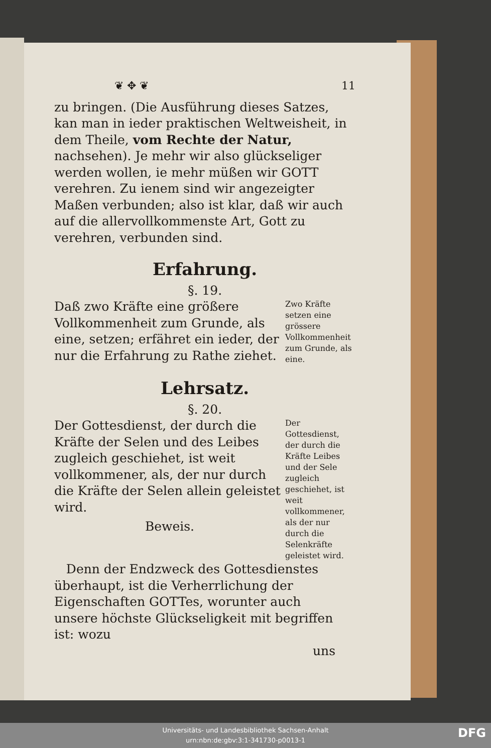❦ ✥ ❦ 11
zu bringen. (Die Ausführung dieses Satzes, kan man in ieder praktischen Weltweisheit, in dem Theile, vom Rechte der Natur, nachsehen). Je mehr wir also glückseliger werden wollen, ie mehr müßen wir GOTT verehren. Zu ienem sind wir angezeigter Maßen verbunden; also ist klar, daß wir auch auf die allervollkommenste Art, Gott zu verehren, verbunden sind.
Erfahrung.
§. 19.
Daß zwo Kräfte eine größere Vollkommenheit zum Grunde, als eine, setzen; erfähret ein ieder, der nur die Erfahrung zu Rathe ziehet.
Zwo Kräfte setzen eine grössere Vollkommenheit zum Grunde, als eine.
Lehrsatz.
§. 20.
Der Gottesdienst, der durch die Kräfte der Selen und des Leibes zugleich geschiehet, ist weit vollkommener, als, der nur durch die Kräfte der Selen allein geleistet wird.
Beweis.
Der Gottesdienst, der durch die Kräfte Leibes und der Sele zugleich geschiehet, ist weit vollkommener, als der nur durch die Selenkräfte geleistet wird.
Denn der Endzweck des Gottesdienstes überhaupt, ist die Verherrlichung der Eigenschaften GOTTes, worunter auch unsere höchste Glückseligkeit mit begriffen ist: wozu
uns
Universitäts- und Landesbibliothek Sachsen-Anhalt
urn:nbn:de:gbv:3:1-341730-p0013-1
DFG